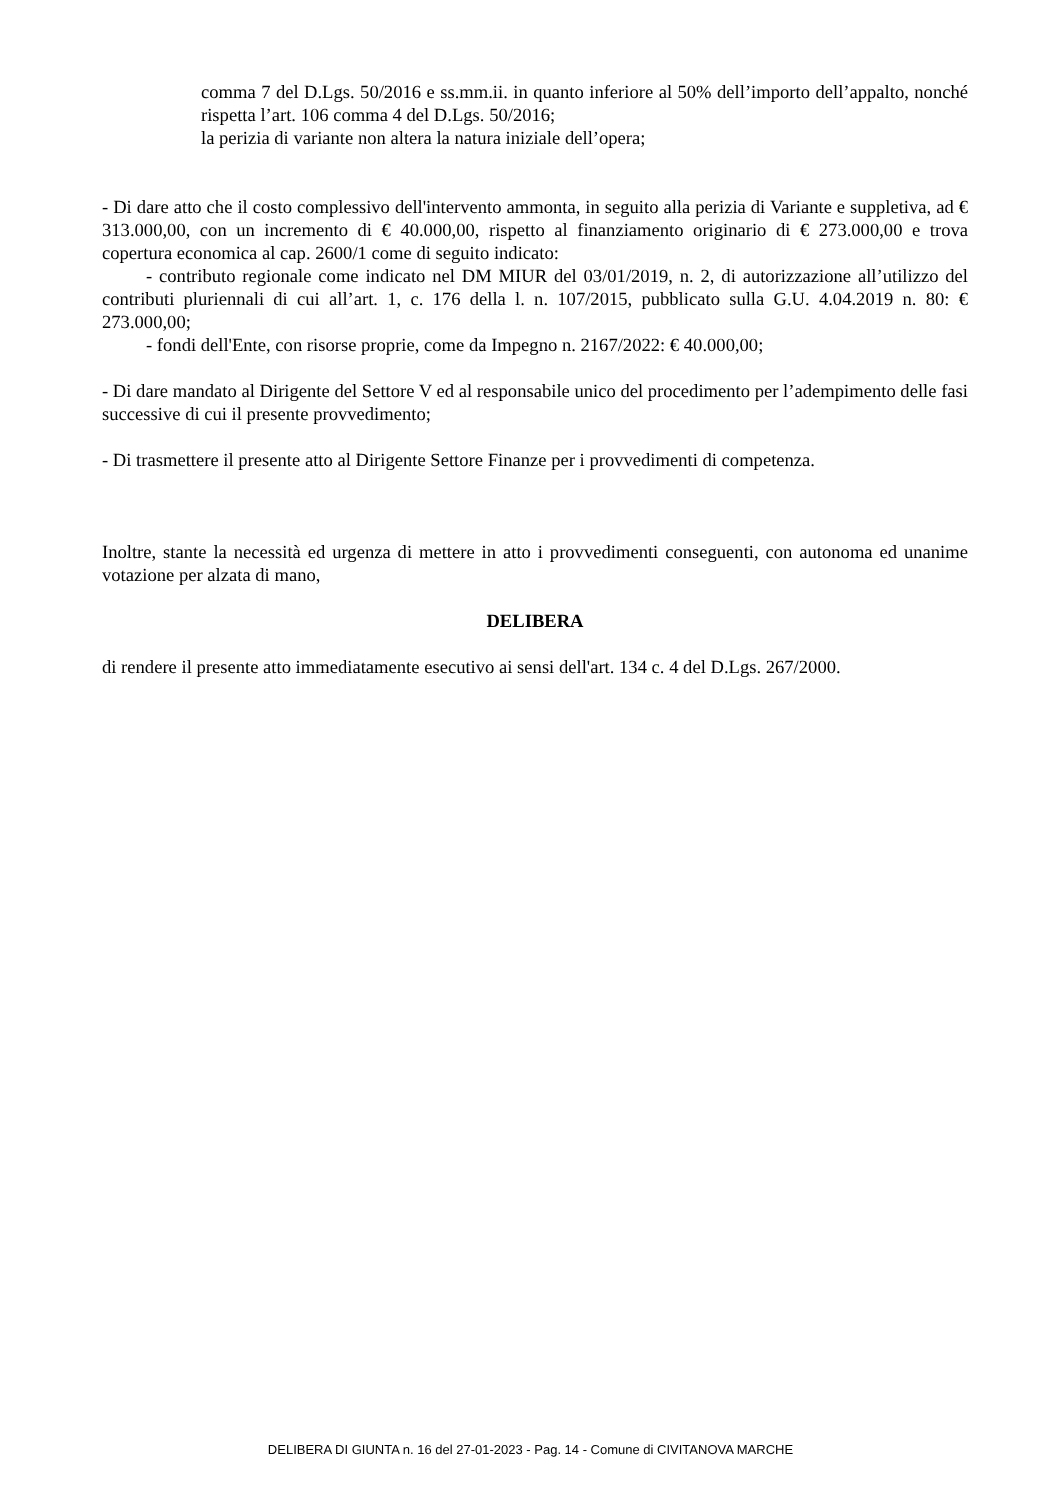comma 7 del D.Lgs. 50/2016 e ss.mm.ii. in quanto inferiore al 50% dell’importo dell’appalto, nonché rispetta l’art. 106 comma 4 del D.Lgs. 50/2016;
la perizia di variante non altera la natura iniziale dell’opera;
- Di dare atto che il costo complessivo dell'intervento ammonta, in seguito alla perizia di Variante e suppletiva, ad € 313.000,00, con un incremento di € 40.000,00, rispetto al finanziamento originario di € 273.000,00 e trova copertura economica al cap. 2600/1 come di seguito indicato:
- contributo regionale come indicato nel DM MIUR del 03/01/2019, n. 2, di autorizzazione all’utilizzo del contributi pluriennali di cui all’art. 1, c. 176 della l. n. 107/2015, pubblicato sulla G.U. 4.04.2019 n. 80: € 273.000,00;
- fondi dell'Ente, con risorse proprie, come da Impegno n. 2167/2022: € 40.000,00;
- Di dare mandato al Dirigente del Settore V ed al responsabile unico del procedimento per l’adempimento delle fasi successive di cui il presente provvedimento;
- Di trasmettere il presente atto al Dirigente Settore Finanze per i provvedimenti di competenza.
Inoltre, stante la necessità ed urgenza di mettere in atto i provvedimenti conseguenti, con autonoma ed unanime votazione per alzata di mano,
DELIBERA
di rendere il presente atto immediatamente esecutivo ai sensi dell'art. 134 c. 4 del D.Lgs. 267/2000.
DELIBERA DI GIUNTA n. 16 del 27-01-2023 - Pag. 14 - Comune di CIVITANOVA MARCHE